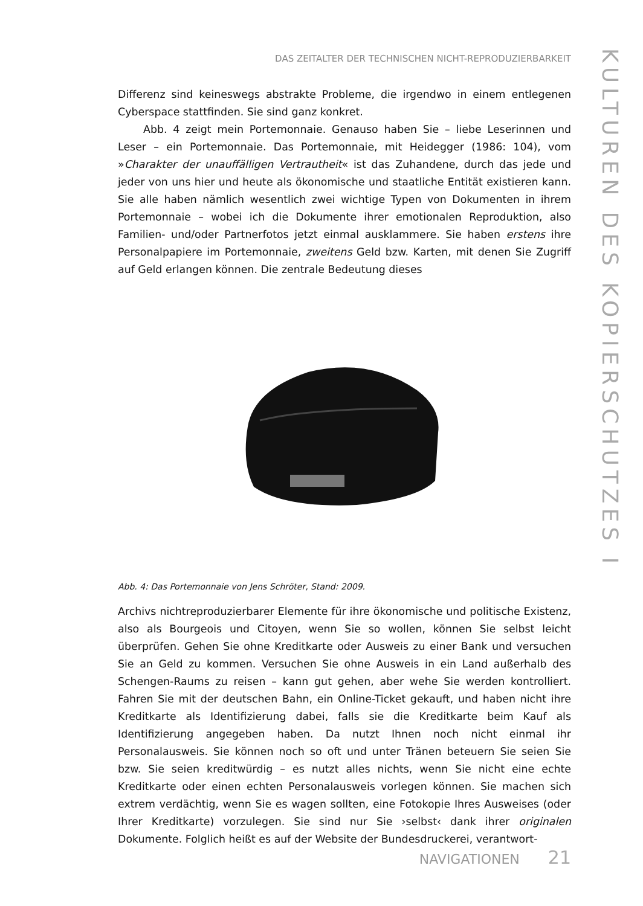DAS ZEITALTER DER TECHNISCHEN NICHT-REPRODUZIERBARKEIT
KULTUREN DES KOPIERSCHUTZES I
Differenz sind keineswegs abstrakte Probleme, die irgendwo in einem entlegenen Cyberspace stattfinden. Sie sind ganz konkret.
Abb. 4 zeigt mein Portemonnaie. Genauso haben Sie – liebe Leserinnen und Leser – ein Portemonnaie. Das Portemonnaie, mit Heidegger (1986: 104), vom »Charakter der unauffälligen Vertrautheit« ist das Zuhandene, durch das jede und jeder von uns hier und heute als ökonomische und staatliche Entität existieren kann. Sie alle haben nämlich wesentlich zwei wichtige Typen von Dokumenten in ihrem Portemonnaie – wobei ich die Dokumente ihrer emotionalen Reproduktion, also Familien- und/oder Partnerfotos jetzt einmal ausklammere. Sie haben erstens ihre Personalpapiere im Portemonnaie, zweitens Geld bzw. Karten, mit denen Sie Zugriff auf Geld erlangen können. Die zentrale Bedeutung dieses
Abb. 4: Das Portemonnaie von Jens Schröter, Stand: 2009.
Archivs nichtreproduzierbarer Elemente für ihre ökonomische und politische Existenz, also als Bourgeois und Citoyen, wenn Sie so wollen, können Sie selbst leicht überprüfen. Gehen Sie ohne Kreditkarte oder Ausweis zu einer Bank und versuchen Sie an Geld zu kommen. Versuchen Sie ohne Ausweis in ein Land außerhalb des Schengen-Raums zu reisen – kann gut gehen, aber wehe Sie werden kontrolliert. Fahren Sie mit der deutschen Bahn, ein Online-Ticket gekauft, und haben nicht ihre Kreditkarte als Identifizierung dabei, falls sie die Kreditkarte beim Kauf als Identifizierung angegeben haben. Da nutzt Ihnen noch nicht einmal ihr Personalausweis. Sie können noch so oft und unter Tränen beteuern Sie seien Sie bzw. Sie seien kreditwürdig – es nutzt alles nichts, wenn Sie nicht eine echte Kreditkarte oder einen echten Personalausweis vorlegen können. Sie machen sich extrem verdächtig, wenn Sie es wagen sollten, eine Fotokopie Ihres Ausweises (oder Ihrer Kreditkarte) vorzulegen. Sie sind nur Sie ›selbst‹ dank ihrer originalen Dokumente. Folglich heißt es auf der Website der Bundesdruckerei, verantwort-
NAVIGATIONEN 21